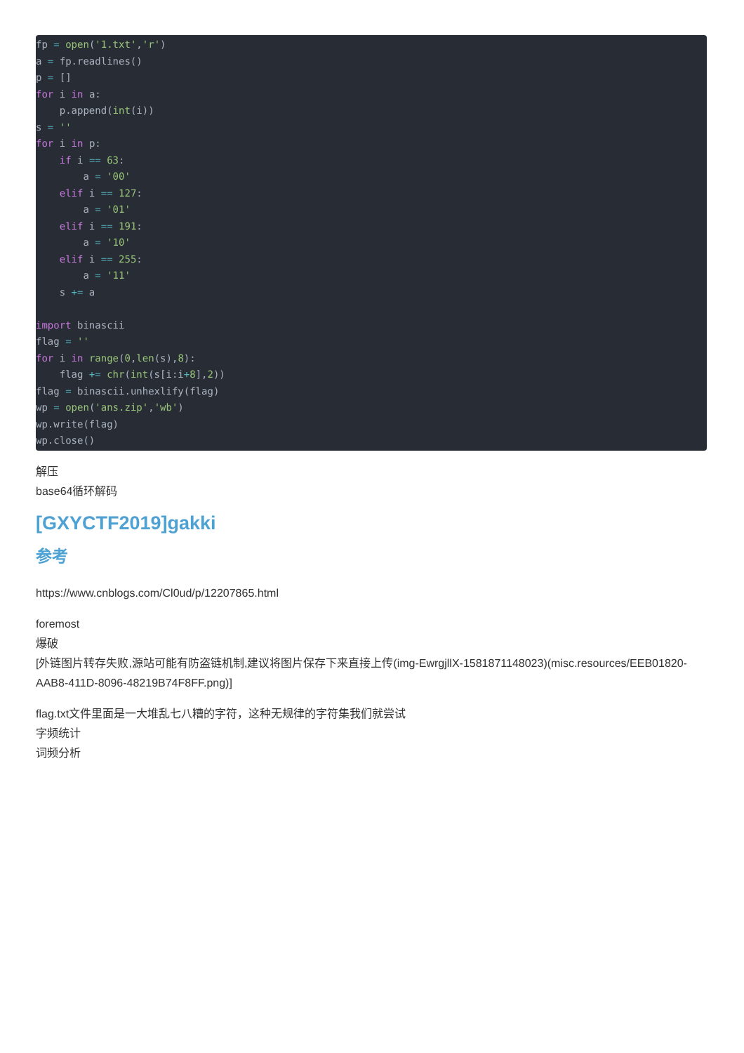fp = open('1.txt','r')
a = fp.readlines()
p = []
for i in a:
    p.append(int(i))
s = ''
for i in p:
    if i == 63:
        a = '00'
    elif i == 127:
        a = '01'
    elif i == 191:
        a = '10'
    elif i == 255:
        a = '11'
    s += a

import binascii
flag = ''
for i in range(0,len(s),8):
    flag += chr(int(s[i:i+8],2))
flag = binascii.unhexlify(flag)
wp = open('ans.zip','wb')
wp.write(flag)
wp.close()
解压
base64循环解码
[GXYCTF2019]gakki
参考
https://www.cnblogs.com/Cl0ud/p/12207865.html
foremost
爆破
[外链图片转存失败,源站可能有防盗链机制,建议将图片保存下来直接上传(img-EwrgjllX-1581871148023)(misc.resources/EEB01820-AAB8-411D-8096-48219B74F8FF.png)]
flag.txt文件里面是一大堆乱七八糟的字符，这种无规律的字符集我们就尝试
字频统计
词频分析